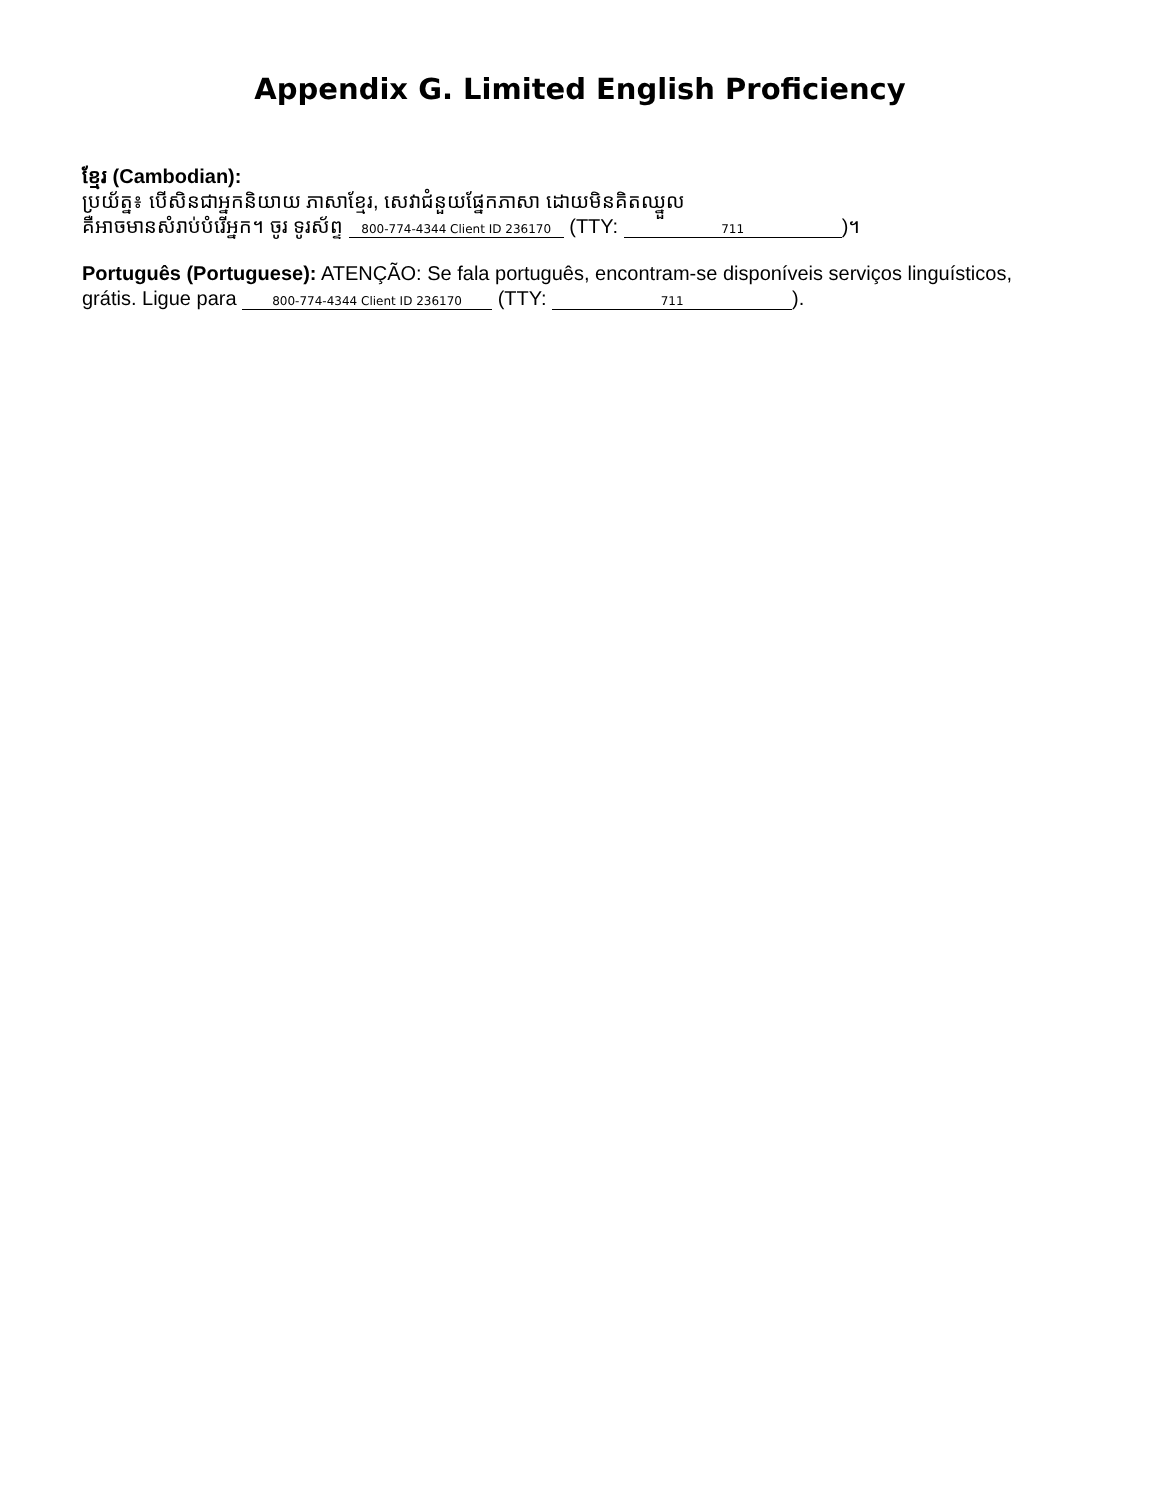Appendix G. Limited English Proficiency
ខ្មែរ (Cambodian):
ប្រយ័ត្ន៖ បើសិនជាអ្នកនិយាយ ភាសាខ្មែរ, សេវាជំនួយផ្នែកភាសា ដោយមិនគិតឈ្នួល
គឺអាចមានសំរាប់បំរើអ្នក។ ចូរ ទូរស័ព្ទ 800-774-4344 Client ID 236170 (TTY: 711)។
Português (Portuguese): ATENÇÃO: Se fala português, encontram-se disponíveis serviços linguísticos, grátis. Ligue para 800-774-4344 Client ID 236170 (TTY: 711).